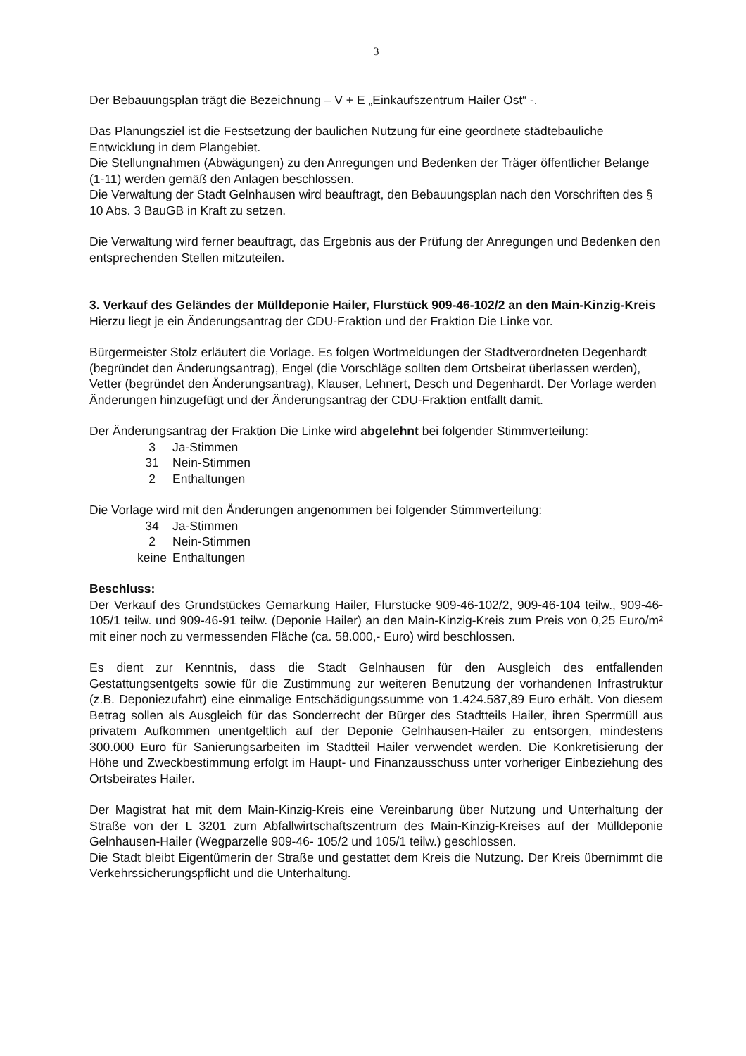3
Der Bebauungsplan trägt die Bezeichnung – V + E „Einkaufszentrum Hailer Ost“ -.
Das Planungsziel ist die Festsetzung der baulichen Nutzung für eine geordnete städtebauliche Entwicklung in dem Plangebiet.
Die Stellungnahmen (Abwägungen) zu den Anregungen und Bedenken der Träger öffentlicher Belange (1-11) werden gemäß den Anlagen beschlossen.
Die Verwaltung der Stadt Gelnhausen wird beauftragt, den Bebauungsplan nach den Vorschriften des § 10 Abs. 3 BauGB in Kraft zu setzen.
Die Verwaltung wird ferner beauftragt, das Ergebnis aus der Prüfung der Anregungen und Bedenken den entsprechenden Stellen mitzuteilen.
3. Verkauf des Geländes der Mülldeponie Hailer, Flurstück 909-46-102/2 an den Main-Kinzig-Kreis
Hierzu liegt je ein Änderungsantrag der CDU-Fraktion und der Fraktion Die Linke vor.
Bürgermeister Stolz erläutert die Vorlage. Es folgen Wortmeldungen der Stadtverordneten Degenhardt (begründet den Änderungsantrag), Engel (die Vorschläge sollten dem Ortsbeirat überlassen werden), Vetter (begründet den Änderungsantrag), Klauser, Lehnert, Desch und Degenhardt. Der Vorlage werden Änderungen hinzugefügt und der Änderungsantrag der CDU-Fraktion entfällt damit.
Der Änderungsantrag der Fraktion Die Linke wird abgelehnt bei folgender Stimmverteilung:
| 3 | Ja-Stimmen |
| 31 | Nein-Stimmen |
| 2 | Enthaltungen |
Die Vorlage wird mit den Änderungen angenommen bei folgender Stimmverteilung:
| 34 | Ja-Stimmen |
| 2 | Nein-Stimmen |
| keine | Enthaltungen |
Beschluss:
Der Verkauf des Grundstückes Gemarkung Hailer, Flurstücke 909-46-102/2, 909-46-104 teilw., 909-46-105/1 teilw. und 909-46-91 teilw. (Deponie Hailer) an den Main-Kinzig-Kreis zum Preis von 0,25 Euro/m² mit einer noch zu vermessenden Fläche (ca. 58.000,- Euro) wird beschlossen.
Es dient zur Kenntnis, dass die Stadt Gelnhausen für den Ausgleich des entfallenden Gestattungsentgelts sowie für die Zustimmung zur weiteren Benutzung der vorhandenen Infrastruktur (z.B. Deponiezufahrt) eine einmalige Entschädigungssumme von 1.424.587,89 Euro erhält. Von diesem Betrag sollen als Ausgleich für das Sonderrecht der Bürger des Stadtteils Hailer, ihren Sperrmüll aus privatem Aufkommen unentgeltlich auf der Deponie Gelnhausen-Hailer zu entsorgen, mindestens 300.000 Euro für Sanierungsarbeiten im Stadtteil Hailer verwendet werden. Die Konkretisierung der Höhe und Zweckbestimmung erfolgt im Haupt- und Finanzausschuss unter vorheriger Einbeziehung des Ortsbeirates Hailer.
Der Magistrat hat mit dem Main-Kinzig-Kreis eine Vereinbarung über Nutzung und Unterhaltung der Straße von der L 3201 zum Abfallwirtschaftszentrum des Main-Kinzig-Kreises auf der Mülldeponie Gelnhausen-Hailer (Wegparzelle 909-46- 105/2 und 105/1 teilw.) geschlossen.
Die Stadt bleibt Eigentümerin der Straße und gestattet dem Kreis die Nutzung. Der Kreis übernimmt die Verkehrssicherungspflicht und die Unterhaltung.